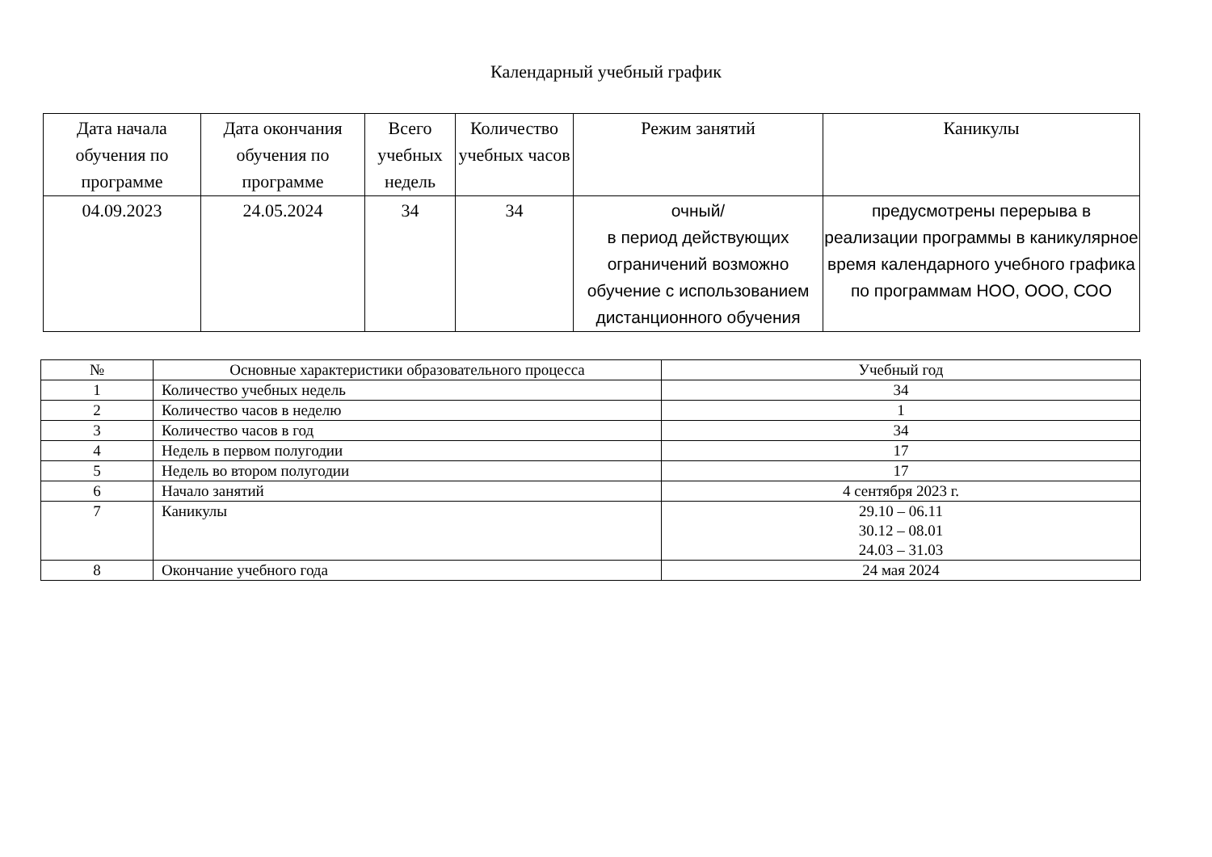Календарный учебный график
| Дата начала обучения по программе | Дата окончания обучения по программе | Всего учебных недель | Количество учебных часов | Режим занятий | Каникулы |
| --- | --- | --- | --- | --- | --- |
| 04.09.2023 | 24.05.2024 | 34 | 34 | очный/ в период действующих ограничений возможно обучение с использованием дистанционного обучения | предусмотрены перерыва в реализации программы в каникулярное время календарного учебного графика по программам НОО, ООО, СОО |
| № | Основные характеристики образовательного процесса | Учебный год |
| --- | --- | --- |
| 1 | Количество учебных недель | 34 |
| 2 | Количество часов в неделю | 1 |
| 3 | Количество часов в год | 34 |
| 4 | Недель в первом полугодии | 17 |
| 5 | Недель во втором полугодии | 17 |
| 6 | Начало занятий | 4 сентября 2023 г. |
| 7 | Каникулы | 29.10 – 06.11 30.12 – 08.01 24.03 – 31.03 |
| 8 | Окончание учебного года | 24 мая 2024 |